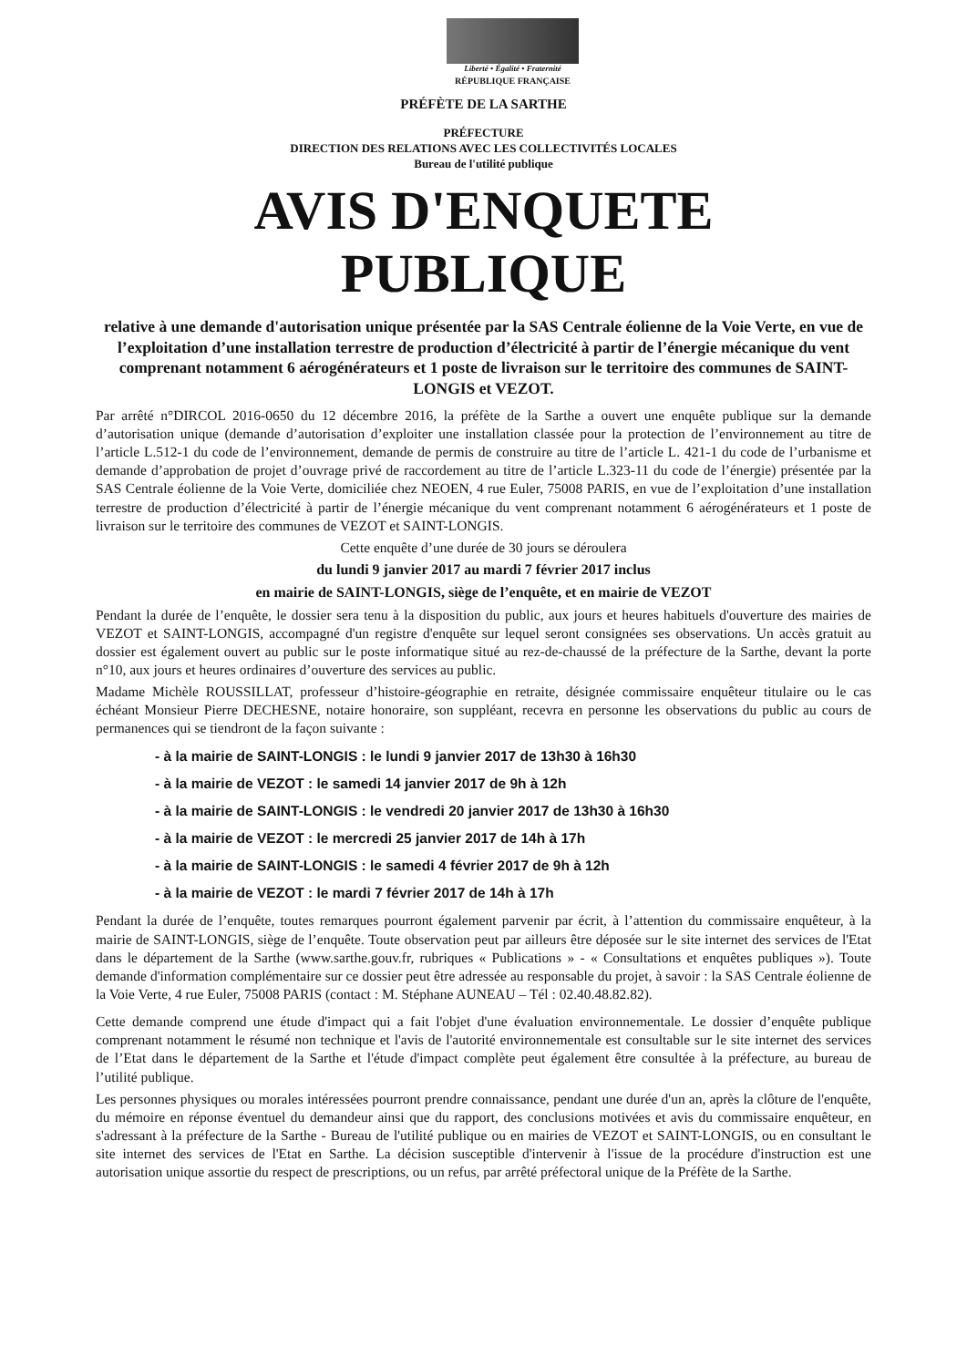Liberté • Égalité • Fraternité
RÉPUBLIQUE FRANÇAISE
PRÉFÈTE DE LA SARTHE
PRÉFECTURE
DIRECTION DES RELATIONS AVEC LES COLLECTIVITÉS LOCALES
Bureau de l'utilité publique
AVIS D'ENQUETE
PUBLIQUE
relative à une demande d'autorisation unique présentée par la SAS Centrale éolienne de la Voie Verte, en vue de l’exploitation d’une installation terrestre de production d’électricité à partir de l’énergie mécanique du vent comprenant notamment 6 aérogénérateurs et 1 poste de livraison sur le territoire des communes de SAINT-LONGIS et VEZOT.
Par arrêté n°DIRCOL 2016-0650 du 12 décembre 2016, la préfète de la Sarthe a ouvert une enquête publique sur la demande d’autorisation unique (demande d’autorisation d’exploiter une installation classée pour la protection de l’environnement au titre de l’article L.512-1 du code de l’environnement, demande de permis de construire au titre de l’article L. 421-1 du code de l’urbanisme et demande d’approbation de projet d’ouvrage privé de raccordement au titre de l’article L.323-11 du code de l’énergie) présentée par la SAS Centrale éolienne de la Voie Verte, domiciliée chez NEOEN, 4 rue Euler, 75008 PARIS, en vue de l’exploitation d’une installation terrestre de production d’électricité à partir de l’énergie mécanique du vent comprenant notamment 6 aérogénérateurs et 1 poste de livraison sur le territoire des communes de VEZOT et SAINT-LONGIS.
Cette enquête d’une durée de 30 jours se déroulera
du lundi 9 janvier 2017 au mardi 7 février 2017 inclus
en mairie de SAINT-LONGIS, siège de l’enquête, et en mairie de VEZOT
Pendant la durée de l’enquête, le dossier sera tenu à la disposition du public, aux jours et heures habituels d'ouverture des mairies de VEZOT et SAINT-LONGIS, accompagné d'un registre d'enquête sur lequel seront consignées ses observations. Un accès gratuit au dossier est également ouvert au public sur le poste informatique situé au rez-de-chaussé de la préfecture de la Sarthe, devant la porte n°10, aux jours et heures ordinaires d’ouverture des services au public.
Madame Michèle ROUSSILLAT, professeur d’histoire-géographie en retraite, désignée commissaire enquêteur titulaire ou le cas échéant Monsieur Pierre DECHESNE, notaire honoraire, son suppléant, recevra en personne les observations du public au cours de permanences qui se tiendront de la façon suivante :
- à la mairie de SAINT-LONGIS : le lundi 9 janvier 2017 de 13h30 à 16h30
- à la mairie de VEZOT : le samedi 14 janvier 2017 de 9h à 12h
- à la mairie de SAINT-LONGIS : le vendredi 20 janvier 2017 de 13h30 à 16h30
- à la mairie de VEZOT : le mercredi 25 janvier 2017 de 14h à 17h
- à la mairie de SAINT-LONGIS : le samedi 4 février 2017 de 9h à 12h
- à la mairie de VEZOT : le mardi 7 février 2017 de 14h à 17h
Pendant la durée de l’enquête, toutes remarques pourront également parvenir par écrit, à l’attention du commissaire enquêteur, à la mairie de SAINT-LONGIS, siège de l’enquête. Toute observation peut par ailleurs être déposée sur le site internet des services de l'Etat dans le département de la Sarthe (www.sarthe.gouv.fr, rubriques « Publications » - « Consultations et enquêtes publiques »). Toute demande d'information complémentaire sur ce dossier peut être adressée au responsable du projet, à savoir : la SAS Centrale éolienne de la Voie Verte, 4 rue Euler, 75008 PARIS (contact : M. Stéphane AUNEAU – Tél : 02.40.48.82.82).
Cette demande comprend une étude d'impact qui a fait l'objet d'une évaluation environnementale. Le dossier d’enquête publique comprenant notamment le résumé non technique et l'avis de l'autorité environnementale est consultable sur le site internet des services de l’Etat dans le département de la Sarthe et l'étude d'impact complète peut également être consultée à la préfecture, au bureau de l’utilité publique.
Les personnes physiques ou morales intéressées pourront prendre connaissance, pendant une durée d'un an, après la clôture de l'enquête, du mémoire en réponse éventuel du demandeur ainsi que du rapport, des conclusions motivées et avis du commissaire enquêteur, en s'adressant à la préfecture de la Sarthe - Bureau de l'utilité publique ou en mairies de VEZOT et SAINT-LONGIS, ou en consultant le site internet des services de l'Etat en Sarthe. La décision susceptible d'intervenir à l'issue de la procédure d'instruction est une autorisation unique assortie du respect de prescriptions, ou un refus, par arrêté préfectoral unique de la Préfète de la Sarthe.